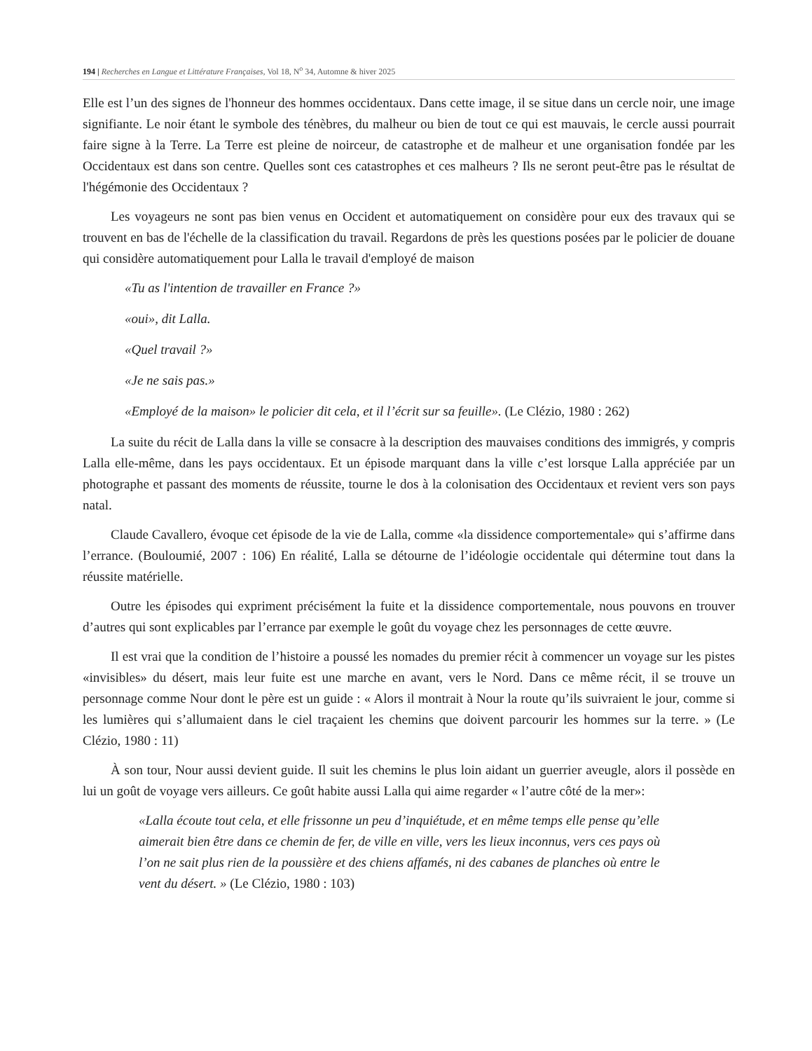194 | Recherches en Langue et Littérature Françaises, Vol 18, N<sup>o</sup> 34, Automne & hiver 2025
Elle est l’un des signes de l'honneur des hommes occidentaux. Dans cette image, il se situe dans un cercle noir, une image signifiante. Le noir étant le symbole des ténèbres, du malheur ou bien de tout ce qui est mauvais, le cercle aussi pourrait faire signe à la Terre. La Terre est pleine de noirceur, de catastrophe et de malheur et une organisation fondée par les Occidentaux est dans son centre. Quelles sont ces catastrophes et ces malheurs ? Ils ne seront peut-être pas le résultat de l'hégémonie des Occidentaux ?
Les voyageurs ne sont pas bien venus en Occident et automatiquement on considère pour eux des travaux qui se trouvent en bas de l'échelle de la classification du travail. Regardons de près les questions posées par le policier de douane qui considère automatiquement pour Lalla le travail d'employé de maison
«Tu as l'intention de travailler en France ?»
«oui», dit Lalla.
«Quel travail ?»
«Je ne sais pas.»
«Employé de la maison» le policier dit cela, et il l’écrit sur sa feuille». (Le Clézio, 1980 : 262)
La suite du récit de Lalla dans la ville se consacre à la description des mauvaises conditions des immigrés, y compris Lalla elle-même, dans les pays occidentaux. Et un épisode marquant dans la ville c’est lorsque Lalla appréciée par un photographe et passant des moments de réussite, tourne le dos à la colonisation des Occidentaux et revient vers son pays natal.
Claude Cavallero, évoque cet épisode de la vie de Lalla, comme «la dissidence comportementale» qui s’affirme dans l’errance. (Bouloumié, 2007 : 106) En réalité, Lalla se détourne de l’idéologie occidentale qui détermine tout dans la réussite matérielle.
Outre les épisodes qui expriment précisément la fuite et la dissidence comportementale, nous pouvons en trouver d’autres qui sont explicables par l’errance par exemple le goût du voyage chez les personnages de cette œuvre.
Il est vrai que la condition de l’histoire a poussé les nomades du premier récit à commencer un voyage sur les pistes «invisibles» du désert, mais leur fuite est une marche en avant, vers le Nord. Dans ce même récit, il se trouve un personnage comme Nour dont le père est un guide : « Alors il montrait à Nour la route qu’ils suivraient le jour, comme si les lumières qui s’allumaient dans le ciel traçaient les chemins que doivent parcourir les hommes sur la terre. » (Le Clézio, 1980 : 11)
À son tour, Nour aussi devient guide. Il suit les chemins le plus loin aidant un guerrier aveugle, alors il possède en lui un goût de voyage vers ailleurs. Ce goût habite aussi Lalla qui aime regarder « l’autre côté de la mer»:
«Lalla écoute tout cela, et elle frissonne un peu d’inquiétude, et en même temps elle pense qu’elle aimerait bien être dans ce chemin de fer, de ville en ville, vers les lieux inconnus, vers ces pays où l’on ne sait plus rien de la poussière et des chiens affamés, ni des cabanes de planches où entre le vent du désert. » (Le Clézio, 1980 : 103)